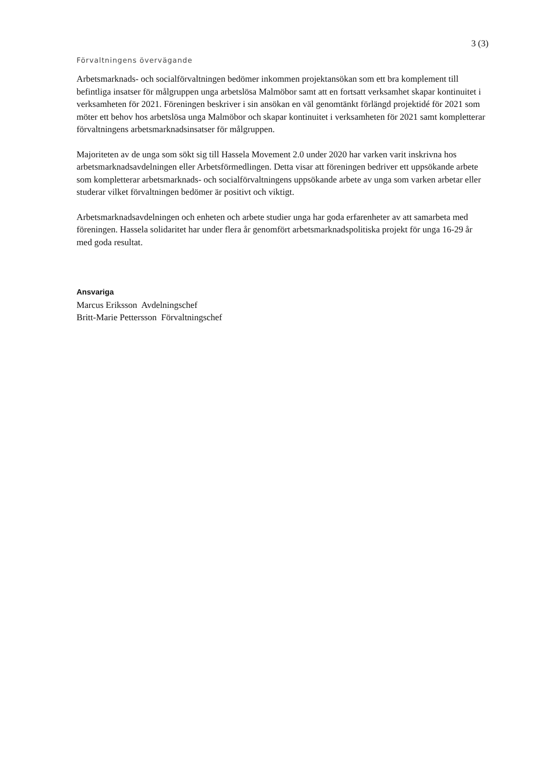3 (3)
Förvaltningens övervägande
Arbetsmarknads- och socialförvaltningen bedömer inkommen projektansökan som ett bra komplement till befintliga insatser för målgruppen unga arbetslösa Malmöbor samt att en fortsatt verksamhet skapar kontinuitet i verksamheten för 2021. Föreningen beskriver i sin ansökan en väl genomtänkt förlängd projektidé för 2021 som möter ett behov hos arbetslösa unga Malmöbor och skapar kontinuitet i verksamheten för 2021 samt kompletterar förvaltningens arbetsmarknadsinsatser för målgruppen.
Majoriteten av de unga som sökt sig till Hassela Movement 2.0 under 2020 har varken varit inskrivna hos arbetsmarknadsavdelningen eller Arbetsförmedlingen. Detta visar att föreningen bedriver ett uppsökande arbete som kompletterar arbetsmarknads- och socialförvaltningens uppsökande arbete av unga som varken arbetar eller studerar vilket förvaltningen bedömer är positivt och viktigt.
Arbetsmarknadsavdelningen och enheten och arbete studier unga har goda erfarenheter av att samarbeta med föreningen. Hassela solidaritet har under flera år genomfört arbetsmarknadspolitiska projekt för unga 16-29 år med goda resultat.
Ansvariga
Marcus Eriksson Avdelningschef
Britt-Marie Pettersson Förvaltningschef